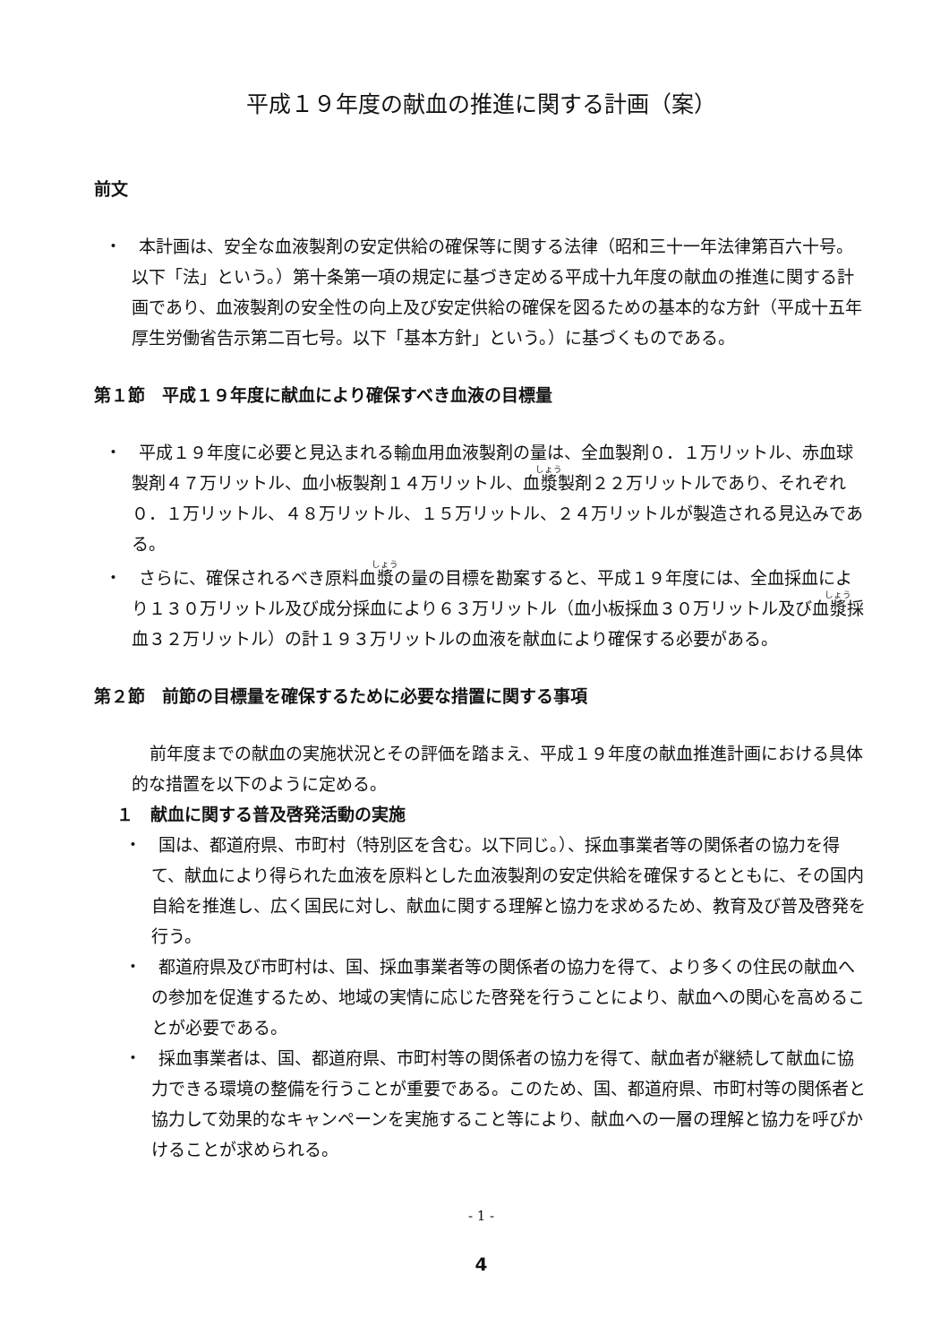平成１９年度の献血の推進に関する計画（案）
前文
・　本計画は、安全な血液製剤の安定供給の確保等に関する法律（昭和三十一年法律第百六十号。以下「法」という。）第十条第一項の規定に基づき定める平成十九年度の献血の推進に関する計画であり、血液製剤の安全性の向上及び安定供給の確保を図るための基本的な方針（平成十五年厚生労働省告示第二百七号。以下「基本方針」という。）に基づくものである。
第１節　平成１９年度に献血により確保すべき血液の目標量
・　平成１９年度に必要と見込まれる輸血用血液製剤の量は、全血製剤０．１万リットル、赤血球製剤４７万リットル、血小板製剤１４万リットル、血漿製剤２２万リットルであり、それぞれ０．１万リットル、４８万リットル、１５万リットル、２４万リットルが製造される見込みである。
・　さらに、確保されるべき原料血漿の量の目標を勘案すると、平成１９年度には、全血採血により１３０万リットル及び成分採血により６３万リットル（血小板採血３０万リットル及び血漿採血３２万リットル）の計１９３万リットルの血液を献血により確保する必要がある。
第２節　前節の目標量を確保するために必要な措置に関する事項
前年度までの献血の実施状況とその評価を踏まえ、平成１９年度の献血推進計画における具体的な措置を以下のように定める。
１　献血に関する普及啓発活動の実施
・　国は、都道府県、市町村（特別区を含む。以下同じ。）、採血事業者等の関係者の協力を得て、献血により得られた血液を原料とした血液製剤の安定供給を確保するとともに、その国内自給を推進し、広く国民に対し、献血に関する理解と協力を求めるため、教育及び普及啓発を行う。
・　都道府県及び市町村は、国、採血事業者等の関係者の協力を得て、より多くの住民の献血への参加を促進するため、地域の実情に応じた啓発を行うことにより、献血への関心を高めることが必要である。
・　採血事業者は、国、都道府県、市町村等の関係者の協力を得て、献血者が継続して献血に協力できる環境の整備を行うことが重要である。このため、国、都道府県、市町村等の関係者と協力して効果的なキャンペーンを実施すること等により、献血への一層の理解と協力を呼びかけることが求められる。
- 1 -
4